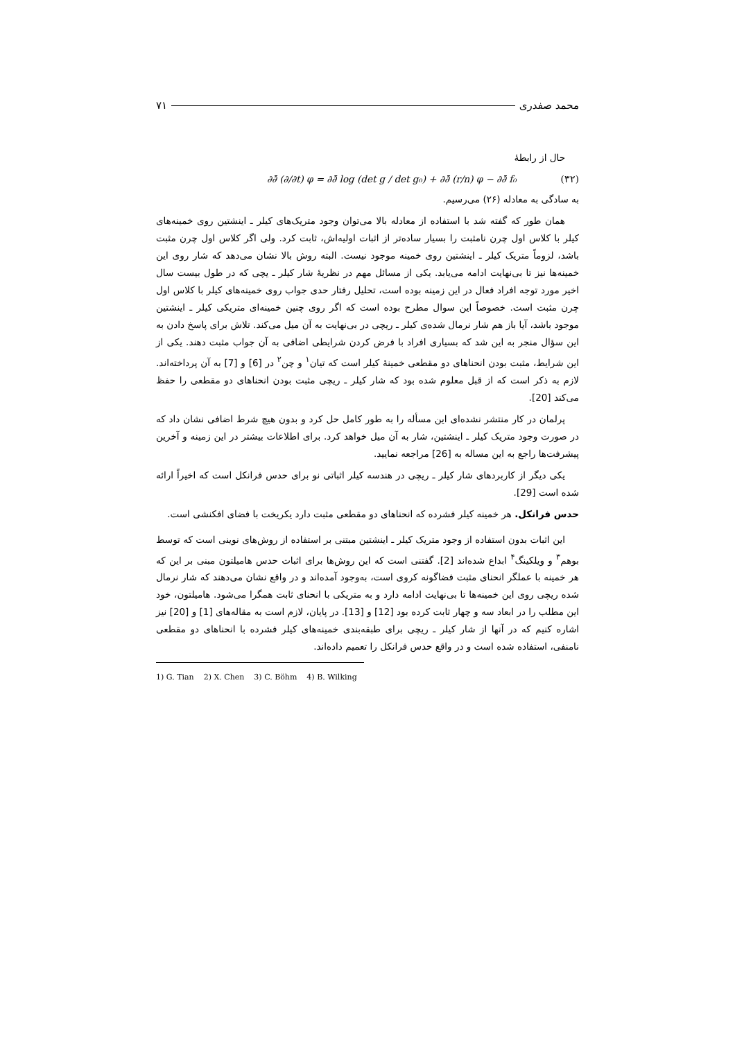محمد صفدری ۷۱
حال از رابطهٔ
∂∂̄ (∂/∂t) φ = ∂∂̄ log (det g / det g₀) + ∂∂̄ (r/n) φ − ∂∂̄ f₀ (۳۲)
به سادگی به معادله (۲۶) می‌رسیم.
همان طور که گفته شد با استفاده از معادله بالا می‌توان وجود متریک‌های کیلر ـ اینشتین روی خمینه‌های کیلر با کلاس اول چرن نامثبت را بسیار ساده‌تر از اثبات اولیه‌اش، ثابت کرد. ولی اگر کلاس اول چرن مثبت باشد، لزوماً متریک کیلر ـ اینشتین روی خمینه موجود نیست. البته روش بالا نشان می‌دهد که شار روی این خمینه‌ها نیز تا بی‌نهایت ادامه می‌یابد. یکی از مسائل مهم در نظریهٔ شار کیلر ـ یچی که در طول بیست سال اخیر مورد توجه افراد فعال در این زمینه بوده است، تحلیل رفتار حدی جواب روی خمینه‌های کیلر با کلاس اول چرن مثبت است. خصوصاً این سوال مطرح بوده است که اگر روی چنین خمینه‌ای متریکی کیلر ـ اینشتین موجود باشد، آیا باز هم شار نرمال شده‌ی کیلر ـ ریچی در بی‌نهایت به آن میل می‌کند. تلاش برای پاسخ دادن به این سؤال منجر به این شد که بسیاری افراد با فرض کردن شرایطی اضافی به آن جواب مثبت دهند. یکی از این شرایط، مثبت بودن انحناهای دو مقطعی خمینهٔ کیلر است که تیان<sup>۱</sup> و چن<sup>۲</sup> در [6] و [7] به آن پرداخته‌اند. لازم به ذکر است که از قبل معلوم شده بود که شار کیلر ـ ریچی مثبت بودن انحناهای دو مقطعی را حفظ می‌کند [20].
پرلمان در کار منتشر نشده‌ای این مسأله را به طور کامل حل کرد و بدون هیچ شرط اضافی نشان داد که در صورت وجود متریک کیلر ـ اینشتین، شار به آن میل خواهد کرد. برای اطلاعات بیشتر در این زمینه و آخرین پیشرفت‌ها راجع به این مساله به [26] مراجعه نمایید.
یکی دیگر از کاربردهای شار کیلر ـ ریچی در هندسه کیلر اثباتی نو برای حدس فرانکل است که اخیراً ارائه شده است [29].
حدس فرانکل. هر خمینه کیلر فشرده که انحناهای دو مقطعی مثبت دارد یکریخت با فضای افکنشی است.
این اثبات بدون استفاده از وجود متریک کیلر ـ اینشتین مبتنی بر استفاده از روش‌های نوینی است که توسط بوهم<sup>۳</sup> و ویلکینگ<sup>۴</sup> ابداع شده‌اند [2]. گفتنی است که این روش‌ها برای اثبات حدس هامیلتون مبنی بر این که هر خمینه با عملگر انحنای مثبت فضاگونه کروی است، به‌وجود آمده‌اند و در واقع نشان می‌دهند که شار نرمال شده ریچی روی این خمینه‌ها تا بی‌نهایت ادامه دارد و به متریکی با انحنای ثابت همگرا می‌شود. هامیلتون، خود این مطلب را در ابعاد سه و چهار ثابت کرده بود [12] و [13]. در پایان، لازم است به مقاله‌های [1] و [20] نیز اشاره کنیم که در آنها از شار کیلر ـ ریچی برای طبقه‌بندی خمینه‌های کیلر فشرده با انحناهای دو مقطعی نامنفی، استفاده شده است و در واقع حدس فرانکل را تعمیم داده‌اند.
1) G. Tian 2) X. Chen 3) C. Böhm 4) B. Wilking